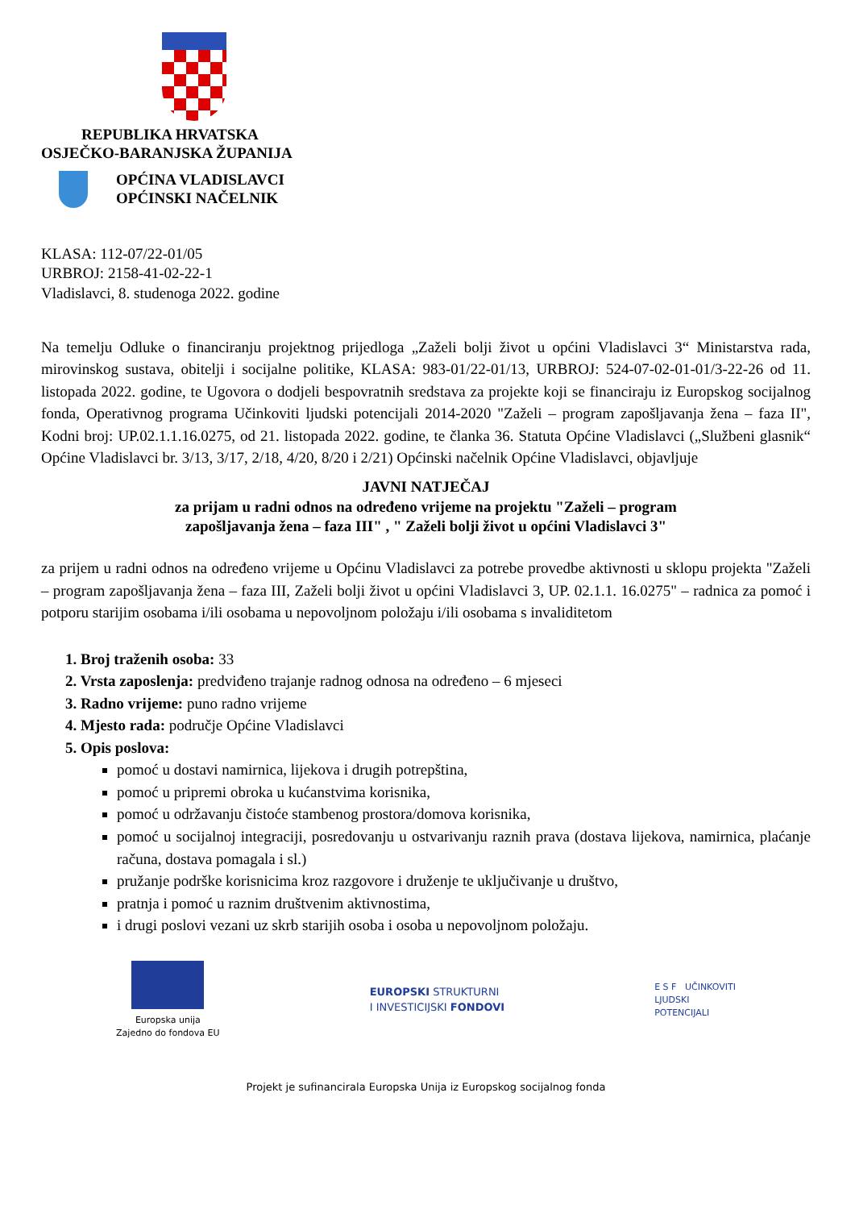REPUBLIKA HRVATSKA
OSJEČKO-BARANJSKA ŽUPANIJA
OPĆINA VLADISLAVCI
OPĆINSKI NAČELNIK
KLASA: 112-07/22-01/05
URBROJ: 2158-41-02-22-1
Vladislavci, 8. studenoga 2022. godine
Na temelju Odluke o financiranju projektnog prijedloga „Zaželi bolji život u općini Vladislavci 3“ Ministarstva rada, mirovinskog sustava, obitelji i socijalne politike, KLASA: 983-01/22-01/13, URBROJ: 524-07-02-01-01/3-22-26 od 11. listopada 2022. godine, te Ugovora o dodjeli bespovratnih sredstava za projekte koji se financiraju iz Europskog socijalnog fonda, Operativnog programa Učinkoviti ljudski potencijali 2014-2020 "Zaželi – program zapošljavanja žena – faza II", Kodni broj: UP.02.1.1.16.0275, od 21. listopada 2022. godine, te članka 36. Statuta Općine Vladislavci („Službeni glasnik“ Općine Vladislavci br. 3/13, 3/17, 2/18, 4/20, 8/20 i 2/21) Općinski načelnik Općine Vladislavci, objavljuje
JAVNI NATJEČAJ
za prijam u radni odnos na određeno vrijeme na projektu "Zaželi – program
zapošljavanja žena – faza III" , " Zaželi bolji život u općini Vladislavci 3"
za prijem u radni odnos na određeno vrijeme u Općinu Vladislavci za potrebe provedbe aktivnosti u sklopu projekta "Zaželi – program zapošljavanja žena – faza III, Zaželi bolji život u općini Vladislavci 3, UP. 02.1.1. 16.0275" – radnica za pomoć i potporu starijim osobama i/ili osobama u nepovoljnom položaju i/ili osobama s invaliditetom
1. Broj traženih osoba: 33
2. Vrsta zaposlenja: predviđeno trajanje radnog odnosa na određeno – 6 mjeseci
3. Radno vrijeme: puno radno vrijeme
4. Mjesto rada: područje Općine Vladislavci
5. Opis poslova:
pomoć u dostavi namirnica, lijekova i drugih potrepština,
pomoć u pripremi obroka u kućanstvima korisnika,
pomoć u održavanju čistoće stambenog prostora/domova korisnika,
pomoć u socijalnoj integraciji, posredovanju u ostvarivanju raznih prava (dostava lijekova, namirnica, plaćanje računa, dostava pomagala i sl.)
pružanje podrške korisnicima kroz razgovore i druženje te uključivanje u društvo,
pratnja i pomoć u raznim društvenim aktivnostima,
i drugi poslovi vezani uz skrb starijih osoba i osoba u nepovoljnom položaju.
Europska unija
Zajedno do fondova EU
EUROPSKI STRUKTURNI
I INVESTICIJSKI FONDOVI
E S F UČINKOVITI
LJUDSKI
POTENCIJALI
Projekt je sufinancirala Europska Unija iz Europskog socijalnog fonda